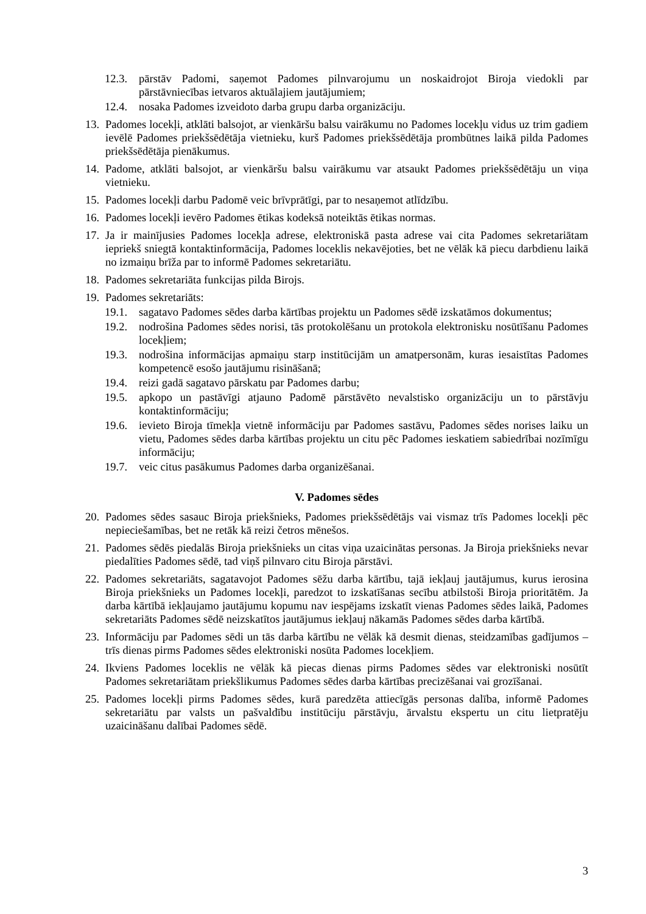12.3. pārstāv Padomi, saņemot Padomes pilnvarojumu un noskaidrojot Biroja viedokli par pārstāvniecības ietvaros aktuālajiem jautājumiem;
12.4. nosaka Padomes izveidoto darba grupu darba organizāciju.
13. Padomes locekļi, atklāti balsojot, ar vienkāršu balsu vairākumu no Padomes locekļu vidus uz trim gadiem ievēlē Padomes priekšsēdētāja vietnieku, kurš Padomes priekšsēdētāja prombūtnes laikā pilda Padomes priekšsēdētāja pienākumus.
14. Padome, atklāti balsojot, ar vienkāršu balsu vairākumu var atsaukt Padomes priekšsēdētāju un viņa vietnieku.
15. Padomes locekļi darbu Padomē veic brīvprātīgi, par to nesaņemot atlīdzību.
16. Padomes locekļi ievēro Padomes ētikas kodeksā noteiktās ētikas normas.
17. Ja ir mainījusies Padomes locekļa adrese, elektroniskā pasta adrese vai cita Padomes sekretariātam iepriekš sniegtā kontaktinformācija, Padomes loceklis nekavējoties, bet ne vēlāk kā piecu darbdienu laikā no izmaiņu brīža par to informē Padomes sekretariātu.
18. Padomes sekretariāta funkcijas pilda Birojs.
19. Padomes sekretariāts:
19.1. sagatavo Padomes sēdes darba kārtības projektu un Padomes sēdē izskatāmos dokumentus;
19.2. nodrošina Padomes sēdes norisi, tās protokolēšanu un protokola elektronisku nosūtīšanu Padomes locekļiem;
19.3. nodrošina informācijas apmaiņu starp institūcijām un amatpersonām, kuras iesaistītas Padomes kompetencē esošo jautājumu risināšanā;
19.4. reizi gadā sagatavo pārskatu par Padomes darbu;
19.5. apkopo un pastāvīgi atjauno Padomē pārstāvēto nevalstisko organizāciju un to pārstāvju kontaktinformāciju;
19.6. ievieto Biroja tīmekļa vietnē informāciju par Padomes sastāvu, Padomes sēdes norises laiku un vietu, Padomes sēdes darba kārtības projektu un citu pēc Padomes ieskatiem sabiedrībai nozīmīgu informāciju;
19.7. veic citus pasākumus Padomes darba organizēšanai.
V. Padomes sēdes
20. Padomes sēdes sasauc Biroja priekšnieks, Padomes priekšsēdētājs vai vismaz trīs Padomes locekļi pēc nepieciešamības, bet ne retāk kā reizi četros mēnešos.
21. Padomes sēdēs piedalās Biroja priekšnieks un citas viņa uzaicinātas personas. Ja Biroja priekšnieks nevar piedalīties Padomes sēdē, tad viņš pilnvaro citu Biroja pārstāvi.
22. Padomes sekretariāts, sagatavojot Padomes sēžu darba kārtību, tajā iekļauj jautājumus, kurus ierosina Biroja priekšnieks un Padomes locekļi, paredzot to izskatīšanas secību atbilstoši Biroja prioritātēm. Ja darba kārtībā iekļaujamo jautājumu kopumu nav iespējams izskatīt vienas Padomes sēdes laikā, Padomes sekretariāts Padomes sēdē neizskatītos jautājumus iekļauj nākamās Padomes sēdes darba kārtībā.
23. Informāciju par Padomes sēdi un tās darba kārtību ne vēlāk kā desmit dienas, steidzamības gadījumos – trīs dienas pirms Padomes sēdes elektroniski nosūta Padomes locekļiem.
24. Ikviens Padomes loceklis ne vēlāk kā piecas dienas pirms Padomes sēdes var elektroniski nosūtīt Padomes sekretariātam priekšlikumus Padomes sēdes darba kārtības precizēšanai vai grozīšanai.
25. Padomes locekļi pirms Padomes sēdes, kurā paredzēta attiecīgās personas dalība, informē Padomes sekretariātu par valsts un pašvaldību institūciju pārstāvju, ārvalstu ekspertu un citu lietpratēju uzaicināšanu dalībai Padomes sēdē.
3